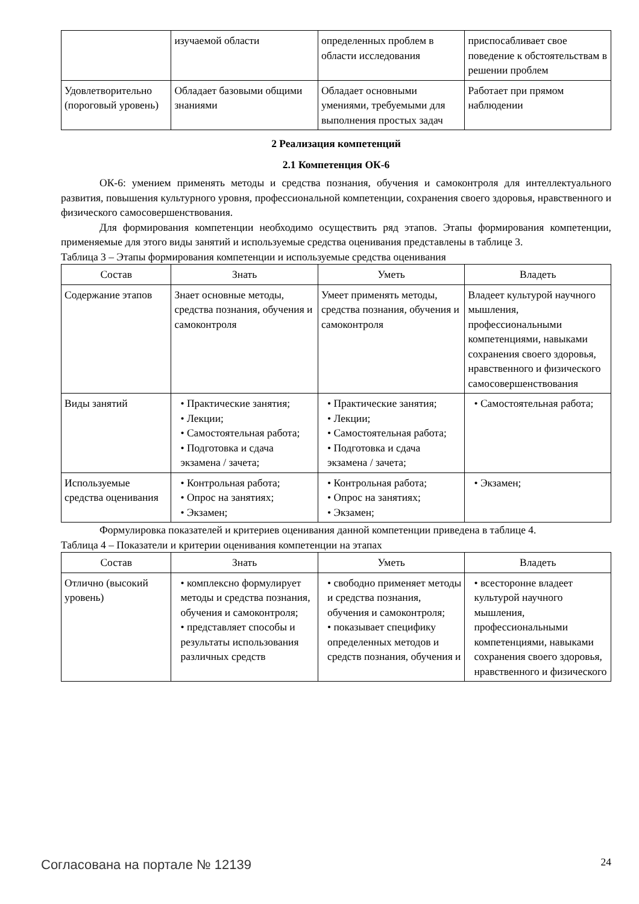| | изучаемой области | определенных проблем в области исследования | приспосабливает свое поведение к обстоятельствам в решении проблем |
| Удовлетворительно (пороговый уровень) | Обладает базовыми общими знаниями | Обладает основными умениями, требуемыми для выполнения простых задач | Работает при прямом наблюдении |
2 Реализация компетенций
2.1 Компетенция ОК-6
ОК-6: умением применять методы и средства познания, обучения и самоконтроля для интеллектуального развития, повышения культурного уровня, профессиональной компетенции, сохранения своего здоровья, нравственного и физического самосовершенствования.
Для формирования компетенции необходимо осуществить ряд этапов. Этапы формирования компетенции, применяемые для этого виды занятий и используемые средства оценивания представлены в таблице 3.
Таблица 3 – Этапы формирования компетенции и используемые средства оценивания
| Состав | Знать | Уметь | Владеть |
| --- | --- | --- | --- |
| Содержание этапов | Знает основные методы, средства познания, обучения и самоконтроля | Умеет применять методы, средства познания, обучения и самоконтроля | Владеет культурой научного мышления, профессиональными компетенциями, навыками сохранения своего здоровья, нравственного и физического самосовершенствования |
| Виды занятий | • Практические занятия; • Лекции; • Самостоятельная работа; • Подготовка и сдача экзамена / зачета; | • Практические занятия; • Лекции; • Самостоятельная работа; • Подготовка и сдача экзамена / зачета; | • Самостоятельная работа; |
| Используемые средства оценивания | • Контрольная работа; • Опрос на занятиях; • Экзамен; | • Контрольная работа; • Опрос на занятиях; • Экзамен; | • Экзамен; |
Формулировка показателей и критериев оценивания данной компетенции приведена в таблице 4.
Таблица 4 – Показатели и критерии оценивания компетенции на этапах
| Состав | Знать | Уметь | Владеть |
| --- | --- | --- | --- |
| Отлично (высокий уровень) | • комплексно формулирует методы и средства познания, обучения и самоконтроля; • представляет способы и результаты использования различных средств | • свободно применяет методы и средства познания, обучения и самоконтроля; • показывает специфику определенных методов и средств познания, обучения и | • всесторонне владеет культурой научного мышления, профессиональными компетенциями, навыками сохранения своего здоровья, нравственного и физического |
Согласована на портале № 12139 24